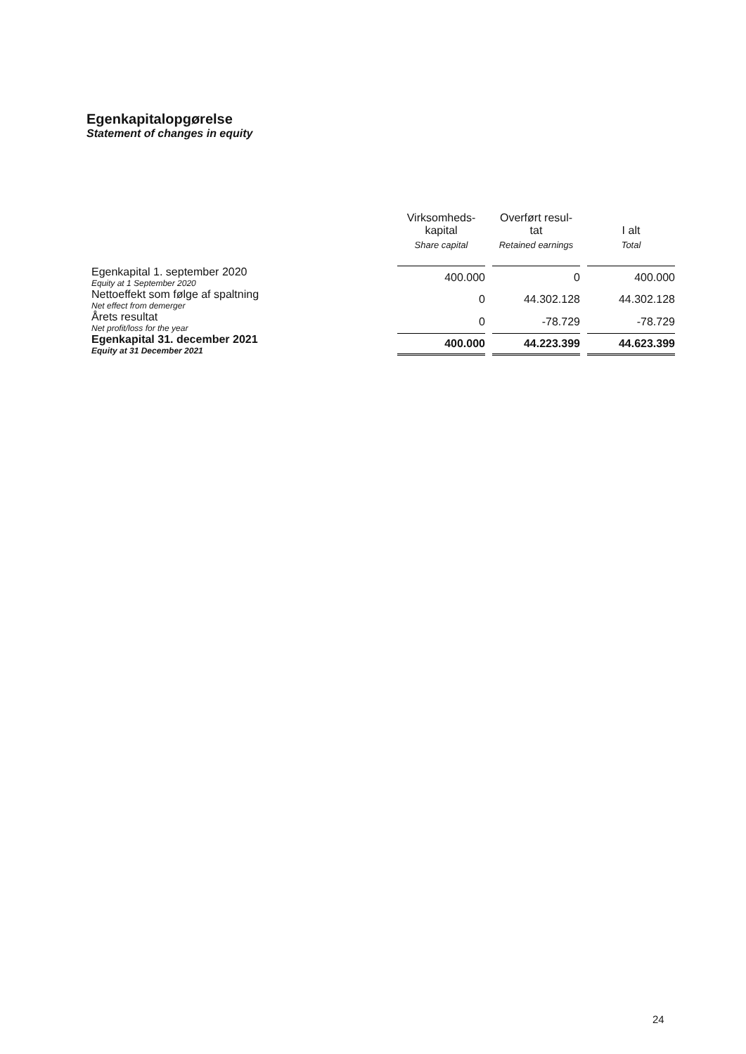Egenkapitalopgørelse
Statement of changes in equity
| | Virksomheds- kapital Share capital | Overført resul- tat Retained earnings | I alt Total |
| --- | --- | --- | --- |
| Egenkapital 1. september 2020 Equity at 1 September 2020 | 400.000 | 0 | 400.000 |
| Nettoeffekt som følge af spaltning Net effect from demerger | 0 | 44.302.128 | 44.302.128 |
| Årets resultat Net profit/loss for the year | 0 | -78.729 | -78.729 |
| Egenkapital 31. december 2021 Equity at 31 December 2021 | 400.000 | 44.223.399 | 44.623.399 |
24